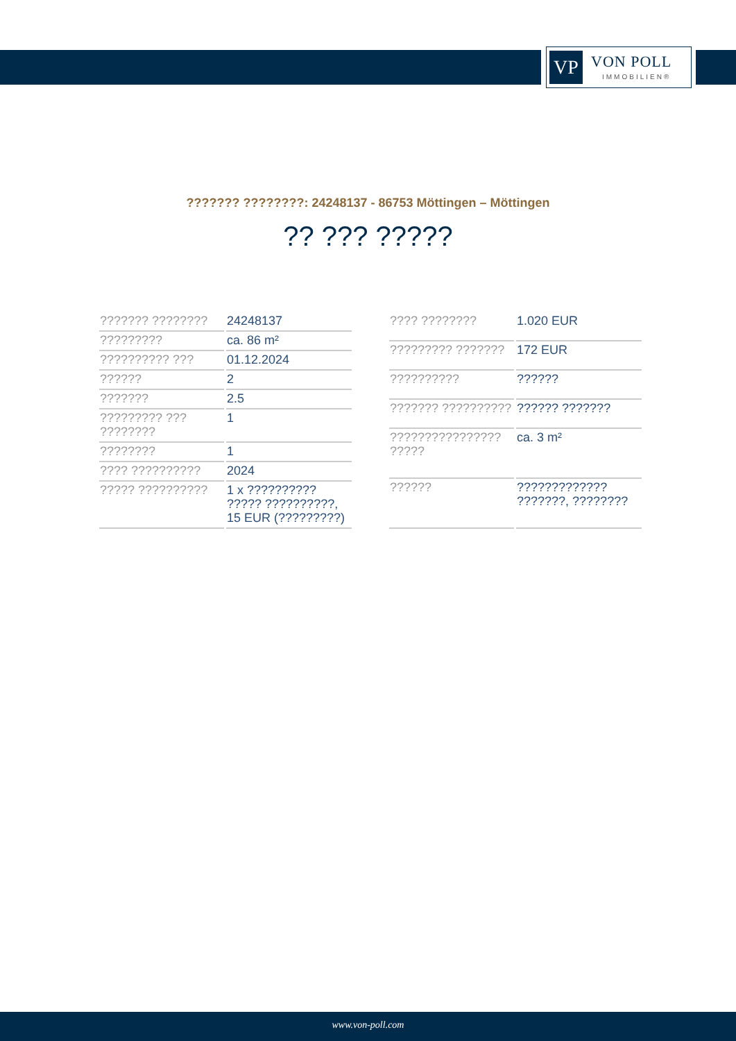VP
VON POLL
IMMOBILIEN®
??????? ????????: 24248137 - 86753 Möttingen – Möttingen
?? ??? ?????
| ??????? ???????? | 24248137 |
| ????????? | ca. 86 m² |
| ?????????? ??? | 01.12.2024 |
| ?????? | 2 |
| ??????? | 2.5 |
| ????????? ??? ???????? | 1 |
| ???????? | 1 |
| ???? ?????????? | 2024 |
| ????? ?????????? | 1 x ?????????? ????? ??????????, 15 EUR (?????????) |
| ???? ???????? | 1.020 EUR |
| ????????? ??????? | 172 EUR |
| ?????????? | ?????? |
| ??????? ?????????? | ?????? ??????? |
| ???????????????? ????? | ca. 3 m² |
| ?????? | ????????????? ???????, ???????? |
www.von-poll.com